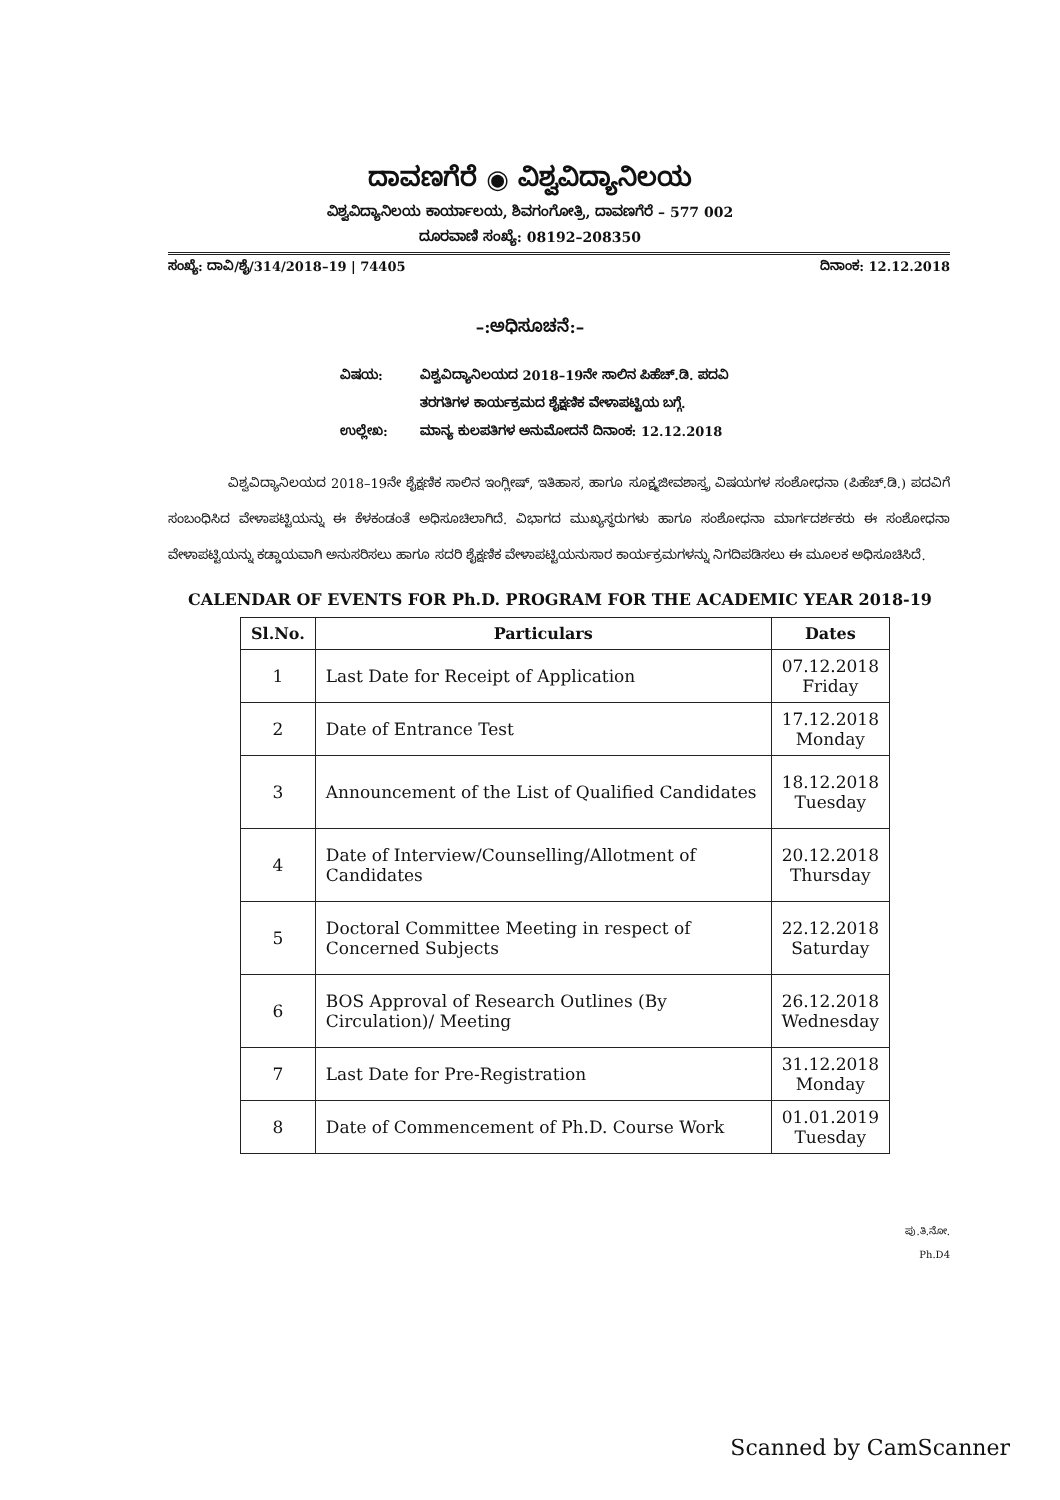ದಾವಣಗೆರೆ ◉ ವಿಶ್ವವಿದ್ಯಾನಿಲಯ
ವಿಶ್ವವಿದ್ಯಾನಿಲಯ ಕಾರ್ಯಾಲಯ, ಶಿವಗಂಗೋತ್ರಿ, ದಾವಣಗೆರೆ – 577 002
ದೂರವಾಣಿ ಸಂಖ್ಯೆ: 08192–208350
ಸಂಖ್ಯೆ: ದಾವಿ/ಶೈ/314/2018–19 | 74405 ದಿನಾಂಕ: 12.12.2018
–:ಅಧಿಸೂಚನೆ:–
ವಿಷಯ: ವಿಶ್ವವಿದ್ಯಾನಿಲಯದ 2018–19ನೇ ಸಾಲಿನ ಪಿಹೆಚ್.ಡಿ. ಪದವಿ
ತರಗತಿಗಳ ಕಾರ್ಯಕ್ರಮದ ಶೈಕ್ಷಣಿಕ ವೇಳಾಪಟ್ಟಿಯ ಬಗ್ಗೆ.
ಉಲ್ಲೇಖ: ಮಾನ್ಯ ಕುಲಪತಿಗಳ ಅನುಮೋದನೆ ದಿನಾಂಕ: 12.12.2018
ವಿಶ್ವವಿದ್ಯಾನಿಲಯದ 2018–19ನೇ ಶೈಕ್ಷಣಿಕ ಸಾಲಿನ ಇಂಗ್ಲೀಷ್, ಇತಿಹಾಸ, ಹಾಗೂ ಸೂಕ್ಷ್ಮಜೀವಶಾಸ್ತ್ರ ವಿಷಯಗಳ ಸಂಶೋಧನಾ (ಪಿಹೆಚ್.ಡಿ.) ಪದವಿಗೆ ಸಂಬಂಧಿಸಿದ ವೇಳಾಪಟ್ಟಿಯನ್ನು ಈ ಕೆಳಕಂಡಂತೆ ಅಧಿಸೂಚಿಲಾಗಿದೆ. ವಿಭಾಗದ ಮುಖ್ಯಸ್ಥರುಗಳು ಹಾಗೂ ಸಂಶೋಧನಾ ಮಾರ್ಗದರ್ಶಕರು ಈ ಸಂಶೋಧನಾ ವೇಳಾಪಟ್ಟಿಯನ್ನು ಕಡ್ಡಾಯವಾಗಿ ಅನುಸರಿಸಲು ಹಾಗೂ ಸದರಿ ಶೈಕ್ಷಣಿಕ ವೇಳಾಪಟ್ಟಿಯನುಸಾರ ಕಾರ್ಯಕ್ರಮಗಳನ್ನು ನಿಗದಿಪಡಿಸಲು ಈ ಮೂಲಕ ಅಧಿಸೂಚಿಸಿದೆ.
CALENDAR OF EVENTS FOR Ph.D. PROGRAM FOR THE ACADEMIC YEAR 2018-19
| Sl.No. | Particulars | Dates |
| --- | --- | --- |
| 1 | Last Date for Receipt of Application | 07.12.2018 Friday |
| 2 | Date of Entrance Test | 17.12.2018 Monday |
| 3 | Announcement of the List of Qualified Candidates | 18.12.2018 Tuesday |
| 4 | Date of Interview/Counselling/Allotment of Candidates | 20.12.2018 Thursday |
| 5 | Doctoral Committee Meeting in respect of Concerned Subjects | 22.12.2018 Saturday |
| 6 | BOS Approval of Research Outlines (By Circulation)/ Meeting | 26.12.2018 Wednesday |
| 7 | Last Date for Pre-Registration | 31.12.2018 Monday |
| 8 | Date of Commencement of Ph.D. Course Work | 01.01.2019 Tuesday |
ಪು.ತಿ.ನೋ.
Ph.D4
Scanned by CamScanner